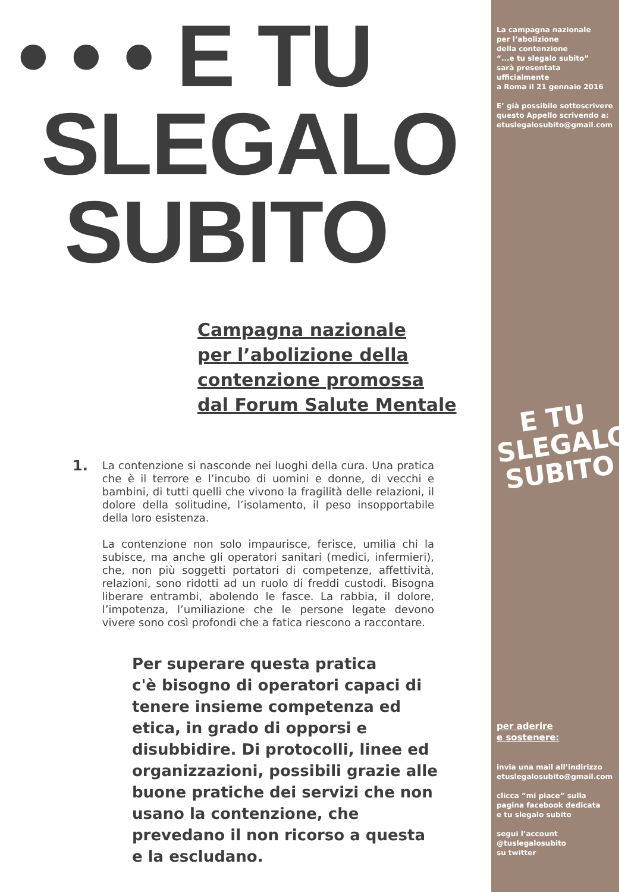• • • E TU
SLEGALO
SUBITO
Campagna nazionale
per l’abolizione della
contenzione promossa
dal Forum Salute Mentale
1.
La contenzione si nasconde nei luoghi della cura. Una pratica che è il terrore e l’incubo di uomini e donne, di vecchi e bambini, di tutti quelli che vivono la fragilità delle relazioni, il dolore della solitudine, l’isolamento, il peso insopportabile della loro esistenza.
La contenzione non solo impaurisce, ferisce, umilia chi la subisce, ma anche gli operatori sanitari (medici, infermieri), che, non più soggetti portatori di competenze, affettività, relazioni, sono ridotti ad un ruolo di freddi custodi. Bisogna liberare entrambi, abolendo le fasce. La rabbia, il dolore, l’impotenza, l’umiliazione che le persone legate devono vivere sono così profondi che a fatica riescono a raccontare.
Per superare questa pratica
c'è bisogno di operatori capaci di tenere insieme competenza ed etica, in grado di opporsi e disubbidire. Di protocolli, linee ed organizzazioni, possibili grazie alle buone pratiche dei servizi che non usano la contenzione, che prevedano il non ricorso a questa e la escludano.
La campagna nazionale
per l’abolizione
della contenzione
“...e tu slegalo subito”
sarà presentata ufficialmente
a Roma il 21 gennaio 2016
E’ già possibile sottoscrivere
questo Appello scrivendo a:
etuslegalosubito@gmail.com
E TU
SLEGALO
SUBITO
per aderire
e sostenere:
invia una mail all’indirizzo
etuslegalosubito@gmail.com
clicca “mi piace” sulla
pagina facebook dedicata
e tu slegalo subito
segui l’account
@tuslegalosubito
su twitter